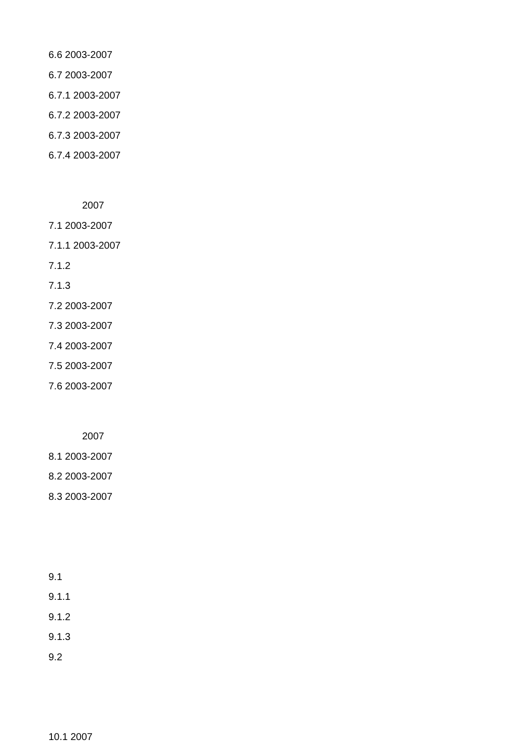6.6 2003-2007
6.7 2003-2007
6.7.1 2003-2007
6.7.2 2003-2007
6.7.3 2003-2007
6.7.4 2003-2007
2007
7.1 2003-2007
7.1.1 2003-2007
7.1.2
7.1.3
7.2 2003-2007
7.3 2003-2007
7.4 2003-2007
7.5 2003-2007
7.6 2003-2007
2007
8.1 2003-2007
8.2 2003-2007
8.3 2003-2007
9.1
9.1.1
9.1.2
9.1.3
9.2
10.1 2007